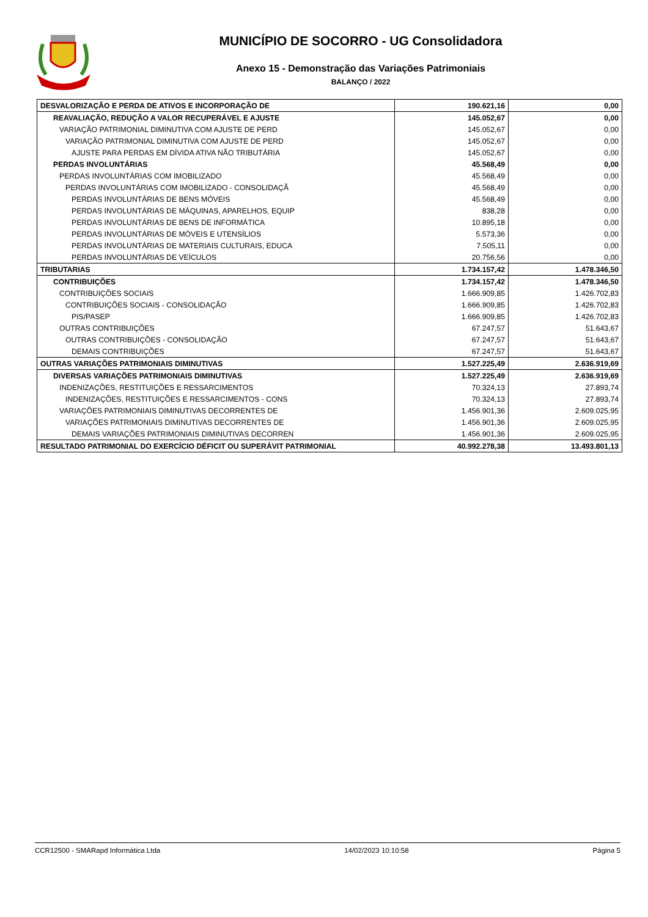MUNICÍPIO DE SOCORRO - UG Consolidadora
Anexo 15 - Demonstração das Variações Patrimoniais
BALANÇO / 2022
| DESVALORIZAÇÃO E PERDA DE ATIVOS E INCORPORAÇÃO DE | 190.621,16 | 0,00 |
| REAVALIAÇÃO, REDUÇÃO A VALOR RECUPERÁVEL E AJUSTE | 145.052,67 | 0,00 |
| VARIAÇÃO PATRIMONIAL DIMINUTIVA COM AJUSTE DE PERD | 145.052,67 | 0,00 |
| VARIAÇÃO PATRIMONIAL DIMINUTIVA COM AJUSTE DE PERD | 145.052,67 | 0,00 |
| AJUSTE PARA PERDAS EM DÍVIDA ATIVA NÃO TRIBUTÁRIA | 145.052,67 | 0,00 |
| PERDAS INVOLUNTÁRIAS | 45.568,49 | 0,00 |
| PERDAS INVOLUNTÁRIAS COM IMOBILIZADO | 45.568,49 | 0,00 |
| PERDAS INVOLUNTÁRIAS COM IMOBILIZADO - CONSOLIDAÇÃ | 45.568,49 | 0,00 |
| PERDAS INVOLUNTÁRIAS DE BENS MÓVEIS | 45.568,49 | 0,00 |
| PERDAS INVOLUNTÁRIAS DE MÁQUINAS, APARELHOS, EQUIP | 838,28 | 0,00 |
| PERDAS INVOLUNTÁRIAS DE BENS DE INFORMÁTICA | 10.895,18 | 0,00 |
| PERDAS INVOLUNTÁRIAS DE MÓVEIS E UTENSÍLIOS | 5.573,36 | 0,00 |
| PERDAS INVOLUNTÁRIAS DE MATERIAIS CULTURAIS, EDUCA | 7.505,11 | 0,00 |
| PERDAS INVOLUNTÁRIAS DE VEÍCULOS | 20.756,56 | 0,00 |
| TRIBUTARIAS | 1.734.157,42 | 1.478.346,50 |
| CONTRIBUIÇÕES | 1.734.157,42 | 1.478.346,50 |
| CONTRIBUIÇÕES SOCIAIS | 1.666.909,85 | 1.426.702,83 |
| CONTRIBUIÇÕES SOCIAIS - CONSOLIDAÇÃO | 1.666.909,85 | 1.426.702,83 |
| PIS/PASEP | 1.666.909,85 | 1.426.702,83 |
| OUTRAS CONTRIBUIÇÕES | 67.247,57 | 51.643,67 |
| OUTRAS CONTRIBUIÇÕES - CONSOLIDAÇÃO | 67.247,57 | 51.643,67 |
| DEMAIS CONTRIBUIÇÕES | 67.247,57 | 51.643,67 |
| OUTRAS VARIAÇÕES PATRIMONIAIS DIMINUTIVAS | 1.527.225,49 | 2.636.919,69 |
| DIVERSAS VARIAÇÕES PATRIMONIAIS DIMINUTIVAS | 1.527.225,49 | 2.636.919,69 |
| INDENIZAÇÕES, RESTITUIÇÕES E RESSARCIMENTOS | 70.324,13 | 27.893,74 |
| INDENIZAÇÕES, RESTITUIÇÕES E RESSARCIMENTOS - CONS | 70.324,13 | 27.893,74 |
| VARIAÇÕES PATRIMONIAIS DIMINUTIVAS DECORRENTES DE | 1.456.901,36 | 2.609.025,95 |
| VARIAÇÕES PATRIMONIAIS DIMINUTIVAS DECORRENTES DE | 1.456.901,36 | 2.609.025,95 |
| DEMAIS VARIAÇÕES PATRIMONIAIS DIMINUTIVAS DECORREN | 1.456.901,36 | 2.609.025,95 |
| RESULTADO PATRIMONIAL DO EXERCÍCIO DÉFICIT OU SUPERÁVIT PATRIMONIAL | 40.992.278,38 | 13.493.801,13 |
CCR12500 - SMARapd Informática Ltda 14/02/2023 10:10:58 Página 5